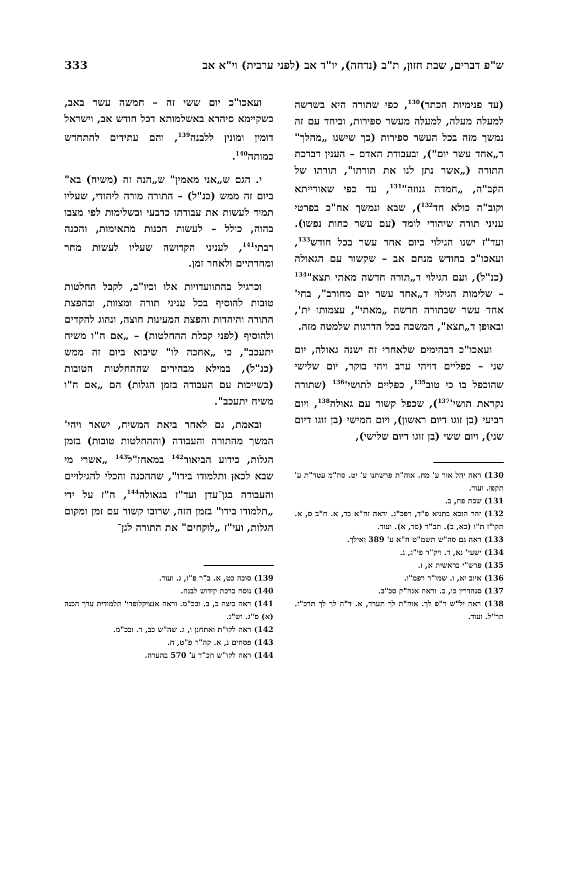ש"פ דברים, שבת חזון, ת"ב (נדחה), יו"ד אב (לפני ערבית) וי"א אב 333
(עד פנימיות הכתר)<sup>130</sup>, כפי שתורה היא בשרשה למעלה מעלה, למעלה מעשר ספירות, וביחד עם זה נמשך מזה בכל העשר ספירות (כך שישנו „מהלך" ד„אחד עשר יום"), ובעבודת האדם – הענין דברכת התורה („אשר נתן לנו את תורתו", תורתו של הקב"ה, „חמדה גנוזה"<sup>131</sup>, עד כפי שאורייתא וקוב"ה כולא חד<sup>132</sup>), שבא ונמשך אח"כ בפרטי עניני תורה שיהודי לומד (עם עשר כחות נפשו). ועד"ז ישנו הגילוי ביום אחד עשר בכל חודש<sup>133</sup>, ועאכו"כ בחודש מנחם אב – שקשור עם הגאולה (כנ"ל), ועם הגילוי ד„תורה חדשה מאתי תצא"<sup>134</sup> – שלימות הגילוי ד„אחד עשר יום מחורב", בחי' אחד עשר שבתורה חדשה „מאתי", עצמותו ית', ובאופן ד„תצא", המשכה בכל הדרגות שלמטה מזה.
ועאכו"כ דבהימים שלאחרי זה ישנה גאולה, יום שני – כפליים דויהי ערב ויהי בוקר, יום שלישי שהוכפל בו כי טוב<sup>135</sup>, כפליים לתושי'<sup>136</sup> (שתורה נקראת תושי'<sup>137</sup>), שכפל קשור עם גאולה<sup>138</sup>, ויום רביעי (בן זוגו דיום ראשון), ויום חמישי (בן זוגו דיום שני), ויום ששי (בן זוגו דיום שלישי),
130) ראה יהל אור ע' מח. אוה"ת פרשתנו ע' יט. סה"מ עטר"ת ע' תקפז. ועוד.
131) שבת פח, ב.
132) זהר הובא בתניא פ"ד, רפכ"ג. וראה זח"א כד, א. ח"ב ס, א. תקו"ז ת"ו (כא, ב). תכ"ד (סד, א). ועוד.
133) ראה גם סה"ש תשמ"ט ח"א ע' 389 ואילך.
134) ישעי' נא, ד. ויק"ר פי"ג, ג.
135) פרש"י בראשית א, ז.
136) איוב יא, ו. שמו"ר רפמ"ו.
137) סנהדרין כו, ב. וראה אגה"ק סכ"ב.
138) ראה יל"ש ר"פ לך. אוה"ת לך תערד, א. ד"ה לך לך תרכ"ז. תר"ל. ועוד.
ועאכו"כ יום ששי זה – חמשה עשר באב, כשקיימא סיהרא באשלמותא דכל חודש אב, וישראל דומין ומונין ללבנה<sup>139</sup>, והם עתידים להתחדש כמותה<sup>140</sup>.
י. הגם ש„אני מאמין" ש„הנה זה (משיח) בא" ביום זה ממש (כנ"ל) – התורה מורה ליהודי, שעליו תמיד לעשות את עבודתו כדבעי ובשלימות לפי מצבו בהוה, כולל – לעשות הכנות מתאימות, והכנה רבתי<sup>141</sup>, לעניני הקדושה שעליו לעשות מחר ומחרתיים ולאחר זמן.
וכרגיל בהתוועדויות אלו וכיו"ב, לקבל החלטות טובות להוסיף בכל עניני תורה ומצוות, ובהפצת התורה והיהדות והפצת המעינות חוצה, ונהוג להקדים ולהוסיף (לפני קבלת ההחלטות) – „אם ח"ו משיח יתעכב", כי „אחכה לו" שיבוא ביום זה ממש (כנ"ל), במילא מבהירים שההחלטות הטובות (בשייכות עם העבודה בזמן הגלות) הם „אם ח"ו משיח יתעכב".
ובאמת, גם לאחר ביאת המשיח, ישאר ויהי' המשך מהתורה והעבודה (וההחלטות טובות) בזמן הגלות, כידוע הביאור<sup>142</sup> במאחז"ל<sup>143</sup> „אשרי מי שבא לכאן ותלמודו בידו", שההכנה והכלי להגילויים והעבודה בגן־עדן ועד"ז בגאולה<sup>144</sup>, ה"ז על ידי „תלמודו בידו" בזמן הזה, שרובו קשור עם זמן ומקום הגלות, ועי"ז „לוקחים" את התורה לגן־
139) סוכה כט, א. ב"ר פ"ו, ג. ועוד.
140) נוסח ברכת קידוש לבנה.
141) ראה ביצה ב, ב. ובכ"מ. וראה אנציקלופדי' תלמודית ערך הכנה (א) ס"ג. וש"נ.
142) ראה לקו"ת ואתחנן ו, ג. שה"ש כב, ד. ובכ"מ.
143) פסחים נ, א. קה"ר פ"ט, ח.
144) ראה לקו"ש חכ"ד ע' 570 בהערה.